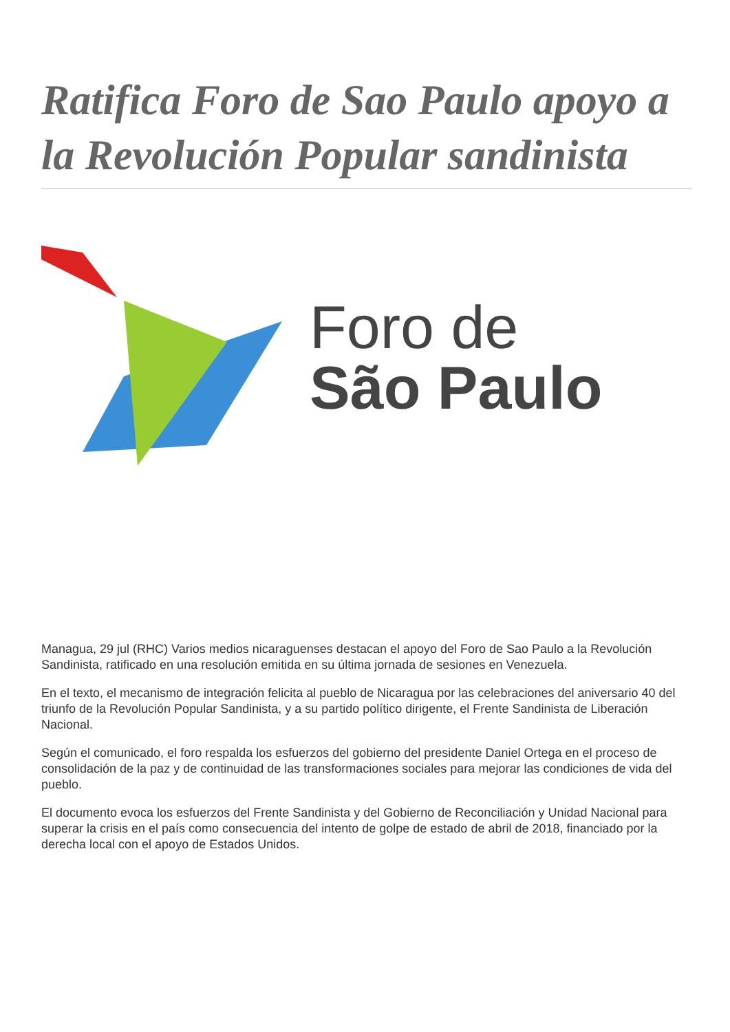Ratifica Foro de Sao Paulo apoyo a la Revolución Popular sandinista
Foro de
São Paulo
Managua, 29 jul (RHC) Varios medios nicaraguenses destacan el apoyo del Foro de Sao Paulo a la Revolución Sandinista, ratificado en una resolución emitida en su última jornada de sesiones en Venezuela.
En el texto, el mecanismo de integración felicita al pueblo de Nicaragua por las celebraciones del aniversario 40 del triunfo de la Revolución Popular Sandinista, y a su partido político dirigente, el Frente Sandinista de Liberación Nacional.
Según el comunicado, el foro respalda los esfuerzos del gobierno del presidente Daniel Ortega en el proceso de consolidación de la paz y de continuidad de las transformaciones sociales para mejorar las condiciones de vida del pueblo.
El documento evoca los esfuerzos del Frente Sandinista y del Gobierno de Reconciliación y Unidad Nacional para superar la crisis en el país como consecuencia del intento de golpe de estado de abril de 2018, financiado por la derecha local con el apoyo de Estados Unidos.